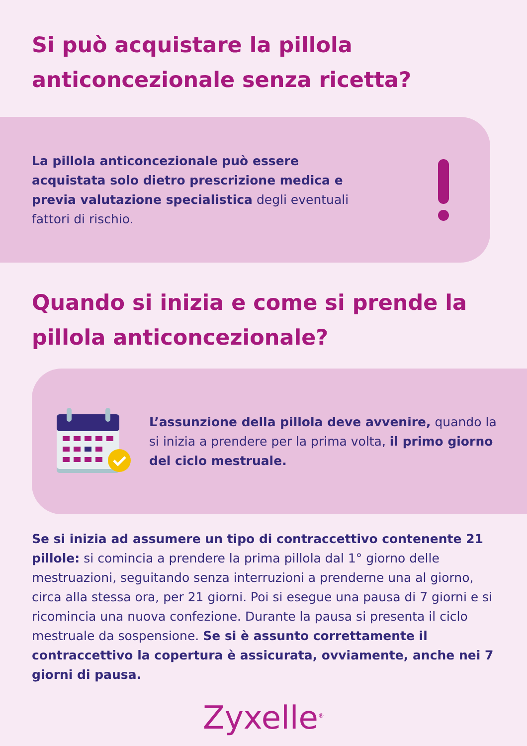Si può acquistare la pillola anticoncezionale senza ricetta?
La pillola anticoncezionale può essere acquistata solo dietro prescrizione medica e previa valutazione specialistica degli eventuali fattori di rischio.
Quando si inizia e come si prende la pillola anticoncezionale?
L’assunzione della pillola deve avvenire, quando la si inizia a prendere per la prima volta, il primo giorno del ciclo mestruale.
Se si inizia ad assumere un tipo di contraccettivo contenente 21 pillole: si comincia a prendere la prima pillola dal 1° giorno delle mestruazioni, seguitando senza interruzioni a prenderne una al giorno, circa alla stessa ora, per 21 giorni. Poi si esegue una pausa di 7 giorni e si ricomincia una nuova confezione. Durante la pausa si presenta il ciclo mestruale da sospensione. Se si è assunto correttamente il contraccettivo la copertura è assicurata, ovviamente, anche nei 7 giorni di pausa.
Zyxelle<sup>®</sup>